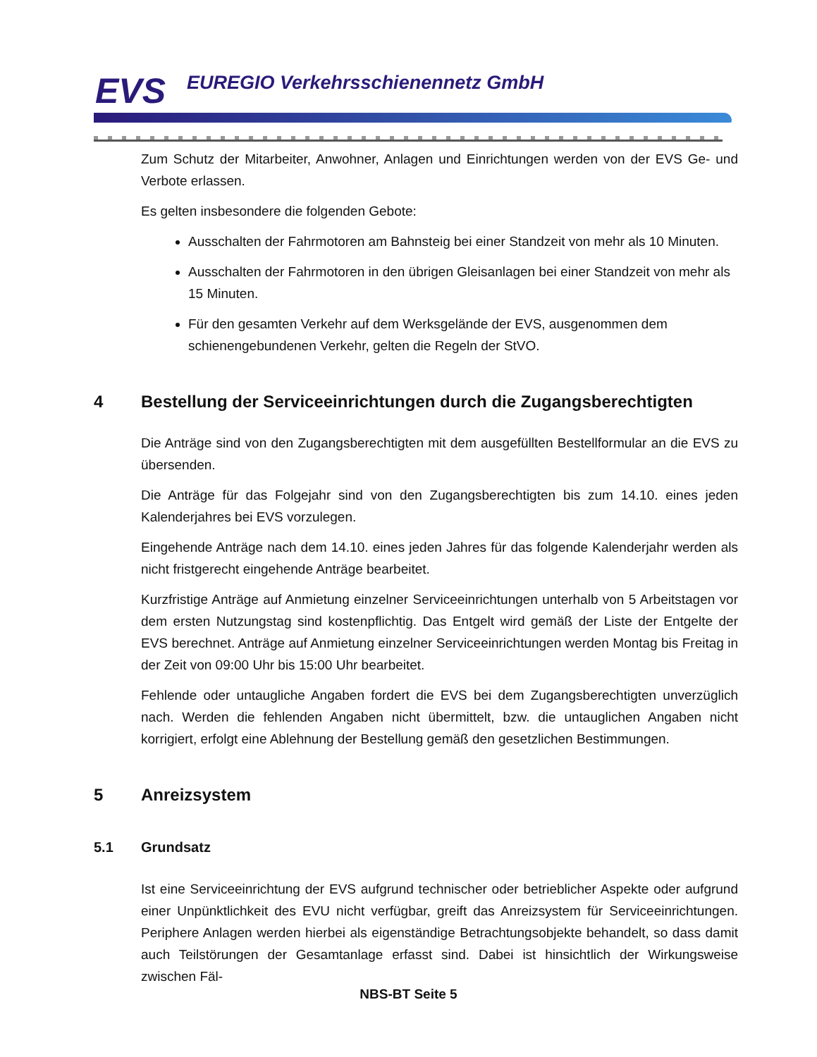EVS
EUREGIO Verkehrsschienennetz GmbH
Zum Schutz der Mitarbeiter, Anwohner, Anlagen und Einrichtungen werden von der EVS Ge- und Verbote erlassen.
Es gelten insbesondere die folgenden Gebote:
Ausschalten der Fahrmotoren am Bahnsteig bei einer Standzeit von mehr als 10 Minuten.
Ausschalten der Fahrmotoren in den übrigen Gleisanlagen bei einer Standzeit von mehr als 15 Minuten.
Für den gesamten Verkehr auf dem Werksgelände der EVS, ausgenommen dem schienengebundenen Verkehr, gelten die Regeln der StVO.
4 Bestellung der Serviceeinrichtungen durch die Zugangsberechtigten
Die Anträge sind von den Zugangsberechtigten mit dem ausgefüllten Bestellformular an die EVS zu übersenden.
Die Anträge für das Folgejahr sind von den Zugangsberechtigten bis zum 14.10. eines jeden Kalenderjahres bei EVS vorzulegen.
Eingehende Anträge nach dem 14.10. eines jeden Jahres für das folgende Kalenderjahr werden als nicht fristgerecht eingehende Anträge bearbeitet.
Kurzfristige Anträge auf Anmietung einzelner Serviceeinrichtungen unterhalb von 5 Arbeitstagen vor dem ersten Nutzungstag sind kostenpflichtig. Das Entgelt wird gemäß der Liste der Entgelte der EVS berechnet. Anträge auf Anmietung einzelner Serviceeinrichtungen werden Montag bis Freitag in der Zeit von 09:00 Uhr bis 15:00 Uhr bearbeitet.
Fehlende oder untaugliche Angaben fordert die EVS bei dem Zugangsberechtigten unverzüglich nach. Werden die fehlenden Angaben nicht übermittelt, bzw. die untauglichen Angaben nicht korrigiert, erfolgt eine Ablehnung der Bestellung gemäß den gesetzlichen Bestimmungen.
5 Anreizsystem
5.1 Grundsatz
Ist eine Serviceeinrichtung der EVS aufgrund technischer oder betrieblicher Aspekte oder aufgrund einer Unpünktlichkeit des EVU nicht verfügbar, greift das Anreizsystem für Serviceeinrichtungen. Periphere Anlagen werden hierbei als eigenständige Betrachtungsobjekte behandelt, so dass damit auch Teilstörungen der Gesamtanlage erfasst sind. Dabei ist hinsichtlich der Wirkungsweise zwischen Fäl-
NBS-BT Seite 5